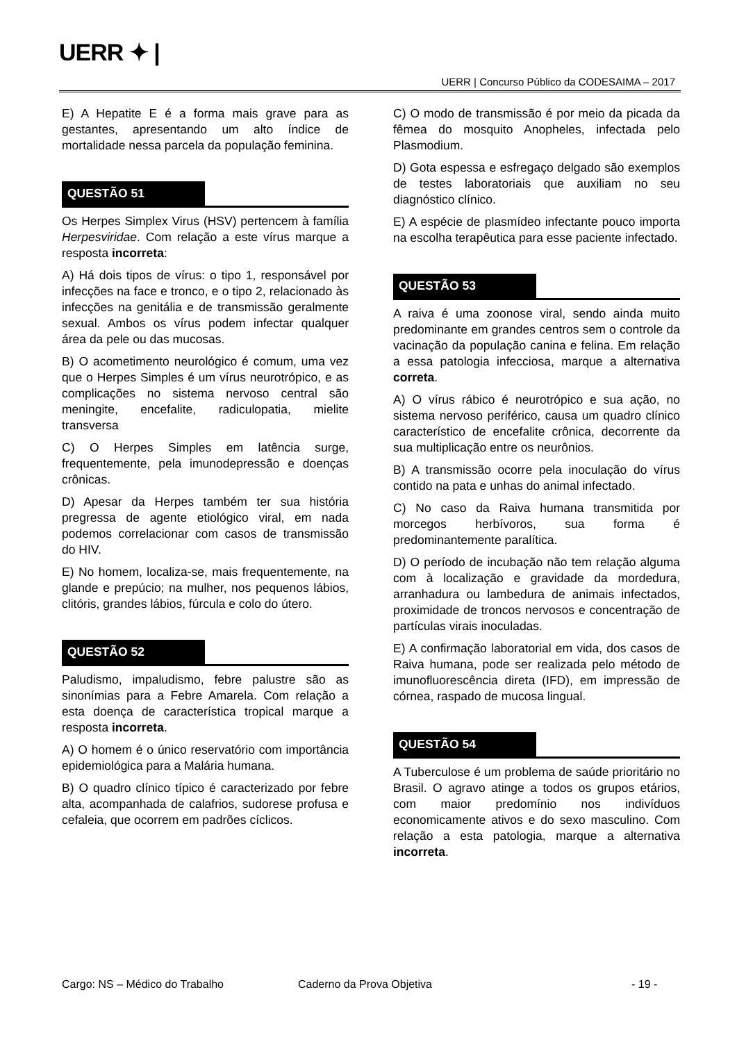UERR ✦ |
UERR | Concurso Público da CODESAIMA – 2017
E) A Hepatite E é a forma mais grave para as gestantes, apresentando um alto índice de mortalidade nessa parcela da população feminina.
QUESTÃO 51
Os Herpes Simplex Virus (HSV) pertencem à família Herpesviridae. Com relação a este vírus marque a resposta incorreta:
A) Há dois tipos de vírus: o tipo 1, responsável por infecções na face e tronco, e o tipo 2, relacionado às infecções na genitália e de transmissão geralmente sexual. Ambos os vírus podem infectar qualquer área da pele ou das mucosas.
B) O acometimento neurológico é comum, uma vez que o Herpes Simples é um vírus neurotrópico, e as complicações no sistema nervoso central são meningite, encefalite, radiculopatia, mielite transversa
C) O Herpes Simples em latência surge, frequentemente, pela imunodepressão e doenças crônicas.
D) Apesar da Herpes também ter sua história pregressa de agente etiológico viral, em nada podemos correlacionar com casos de transmissão do HIV.
E) No homem, localiza-se, mais frequentemente, na glande e prepúcio; na mulher, nos pequenos lábios, clitóris, grandes lábios, fúrcula e colo do útero.
QUESTÃO 52
Paludismo, impaludismo, febre palustre são as sinonímias para a Febre Amarela. Com relação a esta doença de característica tropical marque a resposta incorreta.
A) O homem é o único reservatório com importância epidemiológica para a Malária humana.
B) O quadro clínico típico é caracterizado por febre alta, acompanhada de calafrios, sudorese profusa e cefaleia, que ocorrem em padrões cíclicos.
C) O modo de transmissão é por meio da picada da fêmea do mosquito Anopheles, infectada pelo Plasmodium.
D) Gota espessa e esfregaço delgado são exemplos de testes laboratoriais que auxiliam no seu diagnóstico clínico.
E) A espécie de plasmídeo infectante pouco importa na escolha terapêutica para esse paciente infectado.
QUESTÃO 53
A raiva é uma zoonose viral, sendo ainda muito predominante em grandes centros sem o controle da vacinação da população canina e felina. Em relação a essa patologia infecciosa, marque a alternativa correta.
A) O vírus rábico é neurotrópico e sua ação, no sistema nervoso periférico, causa um quadro clínico característico de encefalite crônica, decorrente da sua multiplicação entre os neurônios.
B) A transmissão ocorre pela inoculação do vírus contido na pata e unhas do animal infectado.
C) No caso da Raiva humana transmitida por morcegos herbívoros, sua forma é predominantemente paralítica.
D) O período de incubação não tem relação alguma com à localização e gravidade da mordedura, arranhadura ou lambedura de animais infectados, proximidade de troncos nervosos e concentração de partículas virais inoculadas.
E) A confirmação laboratorial em vida, dos casos de Raiva humana, pode ser realizada pelo método de imunofluorescência direta (IFD), em impressão de córnea, raspado de mucosa lingual.
QUESTÃO 54
A Tuberculose é um problema de saúde prioritário no Brasil. O agravo atinge a todos os grupos etários, com maior predomínio nos indivíduos economicamente ativos e do sexo masculino. Com relação a esta patologia, marque a alternativa incorreta.
Cargo: NS – Médico do Trabalho Caderno da Prova Objetiva - 19 -